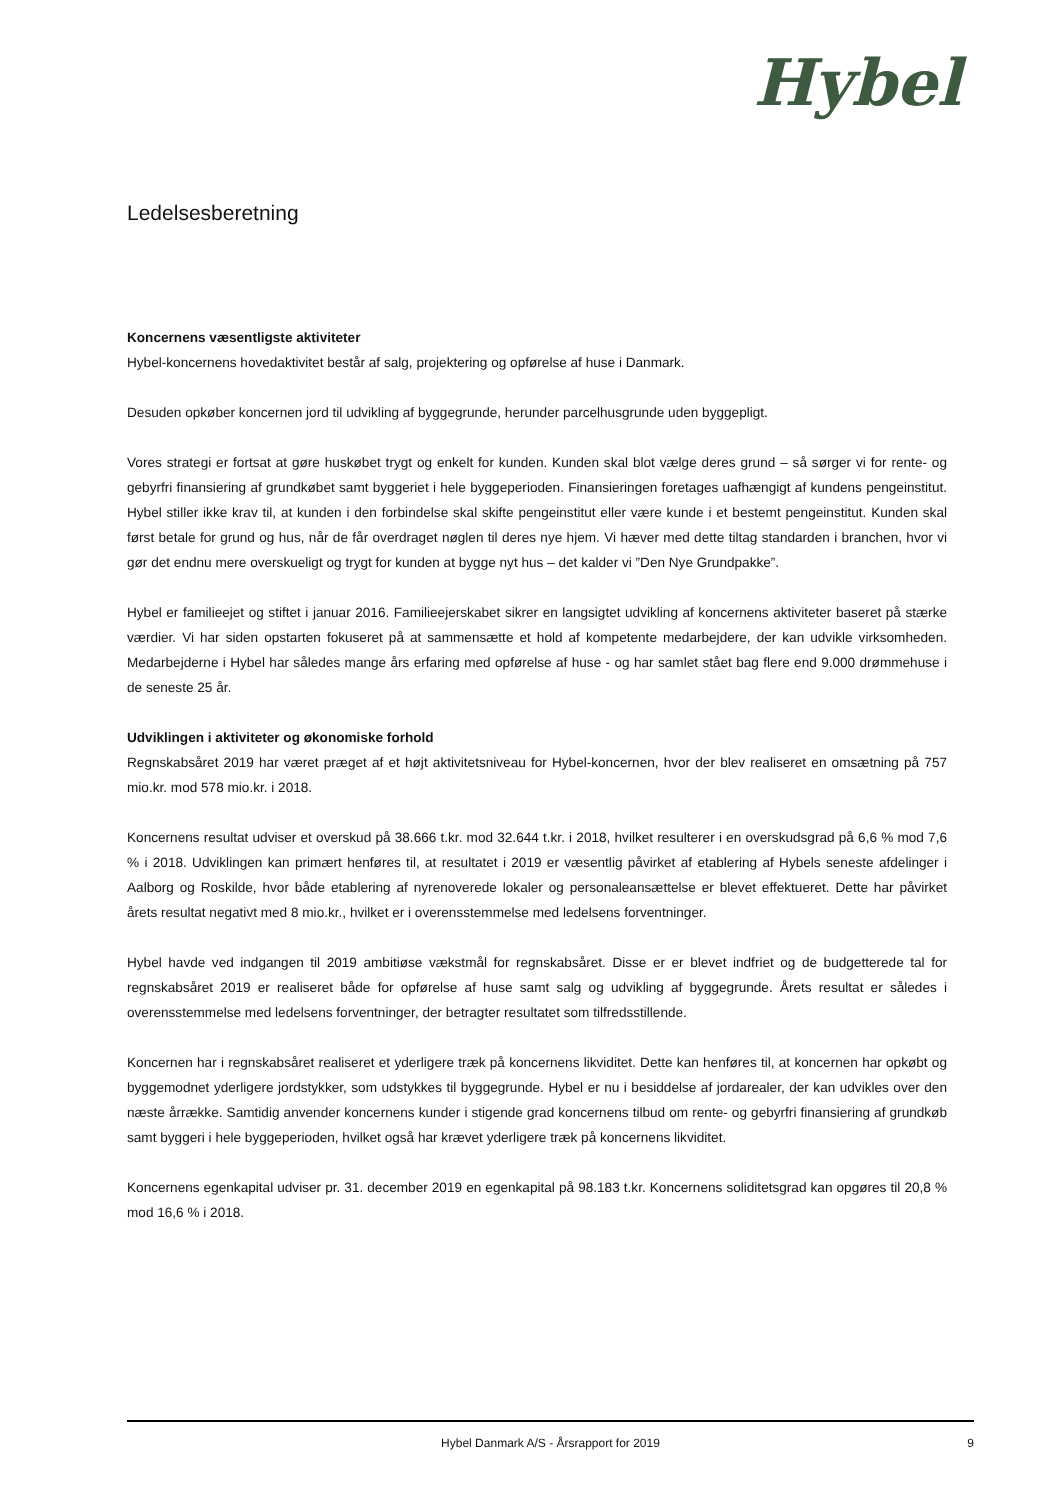Hybel
Ledelsesberetning
Koncernens væsentligste aktiviteter
Hybel-koncernens hovedaktivitet består af salg, projektering og opførelse af huse i Danmark.
Desuden opkøber koncernen jord til udvikling af byggegrunde, herunder parcelhusgrunde uden byggepligt.
Vores strategi er fortsat at gøre huskøbet trygt og enkelt for kunden. Kunden skal blot vælge deres grund – så sørger vi for rente- og gebyrfri finansiering af grundkøbet samt byggeriet i hele byggeperioden. Finansieringen foretages uafhængigt af kundens pengeinstitut. Hybel stiller ikke krav til, at kunden i den forbindelse skal skifte pengeinstitut eller være kunde i et bestemt pengeinstitut. Kunden skal først betale for grund og hus, når de får overdraget nøglen til deres nye hjem. Vi hæver med dette tiltag standarden i branchen, hvor vi gør det endnu mere overskueligt og trygt for kunden at bygge nyt hus – det kalder vi ”Den Nye Grundpakke”.
Hybel er familieejet og stiftet i januar 2016. Familieejerskabet sikrer en langsigtet udvikling af koncernens aktiviteter baseret på stærke værdier. Vi har siden opstarten fokuseret på at sammensætte et hold af kompetente medarbejdere, der kan udvikle virksomheden. Medarbejderne i Hybel har således mange års erfaring med opførelse af huse - og har samlet stået bag flere end 9.000 drømmehuse i de seneste 25 år.
Udviklingen i aktiviteter og økonomiske forhold
Regnskabsåret 2019 har været præget af et højt aktivitetsniveau for Hybel-koncernen, hvor der blev realiseret en omsætning på 757 mio.kr. mod 578 mio.kr. i 2018.
Koncernens resultat udviser et overskud på 38.666 t.kr. mod 32.644 t.kr. i 2018, hvilket resulterer i en overskudsgrad på 6,6 % mod 7,6 % i 2018. Udviklingen kan primært henføres til, at resultatet i 2019 er væsentlig påvirket af etablering af Hybels seneste afdelinger i Aalborg og Roskilde, hvor både etablering af nyrenoverede lokaler og personaleansættelse er blevet effektueret. Dette har påvirket årets resultat negativt med 8 mio.kr., hvilket er i overensstemmelse med ledelsens forventninger.
Hybel havde ved indgangen til 2019 ambitiøse vækstmål for regnskabsåret. Disse er er blevet indfriet og de budgetterede tal for regnskabsåret 2019 er realiseret både for opførelse af huse samt salg og udvikling af byggegrunde. Årets resultat er således i overensstemmelse med ledelsens forventninger, der betragter resultatet som tilfredsstillende.
Koncernen har i regnskabsåret realiseret et yderligere træk på koncernens likviditet. Dette kan henføres til, at koncernen har opkøbt og byggemodnet yderligere jordstykker, som udstykkes til byggegrunde. Hybel er nu i besiddelse af jordarealer, der kan udvikles over den næste årrække. Samtidig anvender koncernens kunder i stigende grad koncernens tilbud om rente- og gebyrfri finansiering af grundkøb samt byggeri i hele byggeperioden, hvilket også har krævet yderligere træk på koncernens likviditet.
Koncernens egenkapital udviser pr. 31. december 2019 en egenkapital på 98.183 t.kr. Koncernens soliditetsgrad kan opgøres til 20,8 % mod 16,6 % i 2018.
Hybel Danmark A/S - Årsrapport for 2019 9